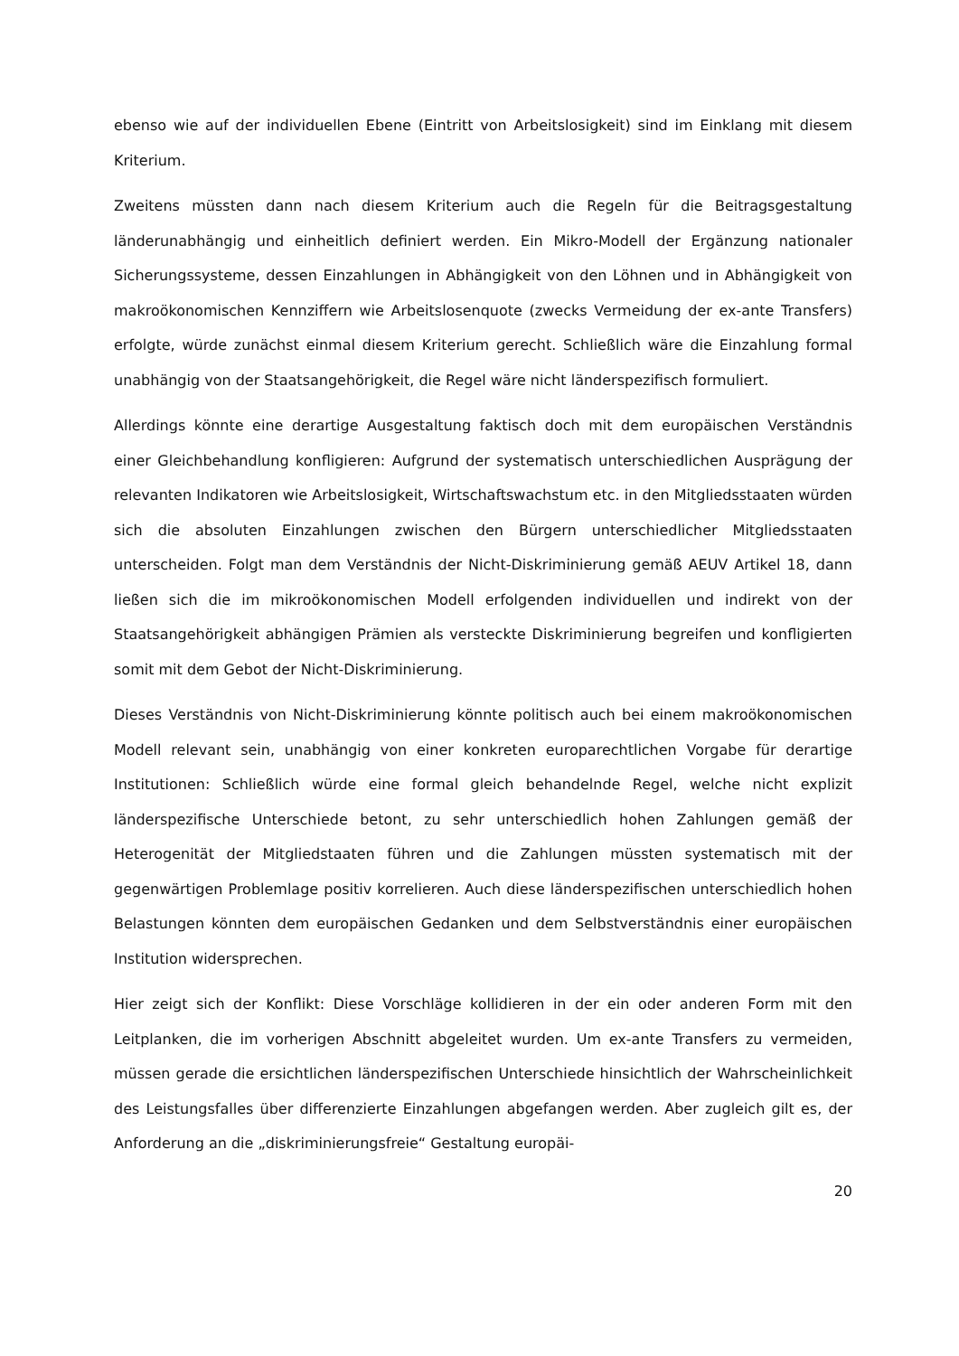ebenso wie auf der individuellen Ebene (Eintritt von Arbeitslosigkeit) sind im Einklang mit diesem Kriterium.
Zweitens müssten dann nach diesem Kriterium auch die Regeln für die Beitragsgestaltung länderunabhängig und einheitlich definiert werden. Ein Mikro-Modell der Ergänzung nationaler Sicherungssysteme, dessen Einzahlungen in Abhängigkeit von den Löhnen und in Abhängigkeit von makroökonomischen Kennziffern wie Arbeitslosenquote (zwecks Vermeidung der ex-ante Transfers) erfolgte, würde zunächst einmal diesem Kriterium gerecht. Schließlich wäre die Einzahlung formal unabhängig von der Staatsangehörigkeit, die Regel wäre nicht länderspezifisch formuliert.
Allerdings könnte eine derartige Ausgestaltung faktisch doch mit dem europäischen Verständnis einer Gleichbehandlung konfligieren: Aufgrund der systematisch unterschiedlichen Ausprägung der relevanten Indikatoren wie Arbeitslosigkeit, Wirtschaftswachstum etc. in den Mitgliedsstaaten würden sich die absoluten Einzahlungen zwischen den Bürgern unterschiedlicher Mitgliedsstaaten unterscheiden. Folgt man dem Verständnis der Nicht-Diskriminierung gemäß AEUV Artikel 18, dann ließen sich die im mikroökonomischen Modell erfolgenden individuellen und indirekt von der Staatsangehörigkeit abhängigen Prämien als versteckte Diskriminierung begreifen und konfligierten somit mit dem Gebot der Nicht-Diskriminierung.
Dieses Verständnis von Nicht-Diskriminierung könnte politisch auch bei einem makroökonomischen Modell relevant sein, unabhängig von einer konkreten europarechtlichen Vorgabe für derartige Institutionen: Schließlich würde eine formal gleich behandelnde Regel, welche nicht explizit länderspezifische Unterschiede betont, zu sehr unterschiedlich hohen Zahlungen gemäß der Heterogenität der Mitgliedstaaten führen und die Zahlungen müssten systematisch mit der gegenwärtigen Problemlage positiv korrelieren. Auch diese länderspezifischen unterschiedlich hohen Belastungen könnten dem europäischen Gedanken und dem Selbstverständnis einer europäischen Institution widersprechen.
Hier zeigt sich der Konflikt: Diese Vorschläge kollidieren in der ein oder anderen Form mit den Leitplanken, die im vorherigen Abschnitt abgeleitet wurden. Um ex-ante Transfers zu vermeiden, müssen gerade die ersichtlichen länderspezifischen Unterschiede hinsichtlich der Wahrscheinlichkeit des Leistungsfalles über differenzierte Einzahlungen abgefangen werden. Aber zugleich gilt es, der Anforderung an die „diskriminierungsfreie“ Gestaltung europäi-
20